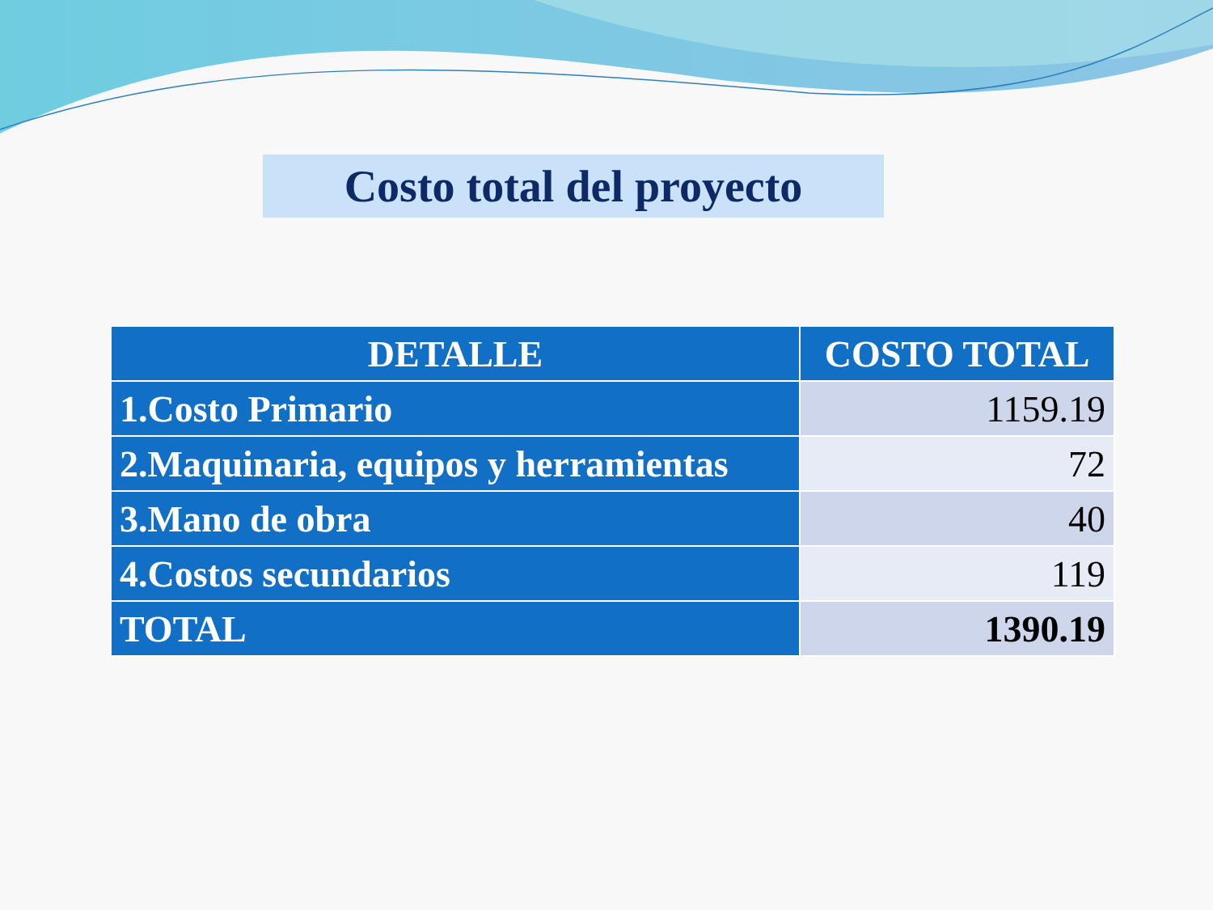Costo total del proyecto
| DETALLE | COSTO TOTAL |
| --- | --- |
| 1.Costo Primario | 1159.19 |
| 2.Maquinaria, equipos y herramientas | 72 |
| 3.Mano de obra | 40 |
| 4.Costos secundarios | 119 |
| TOTAL | 1390.19 |